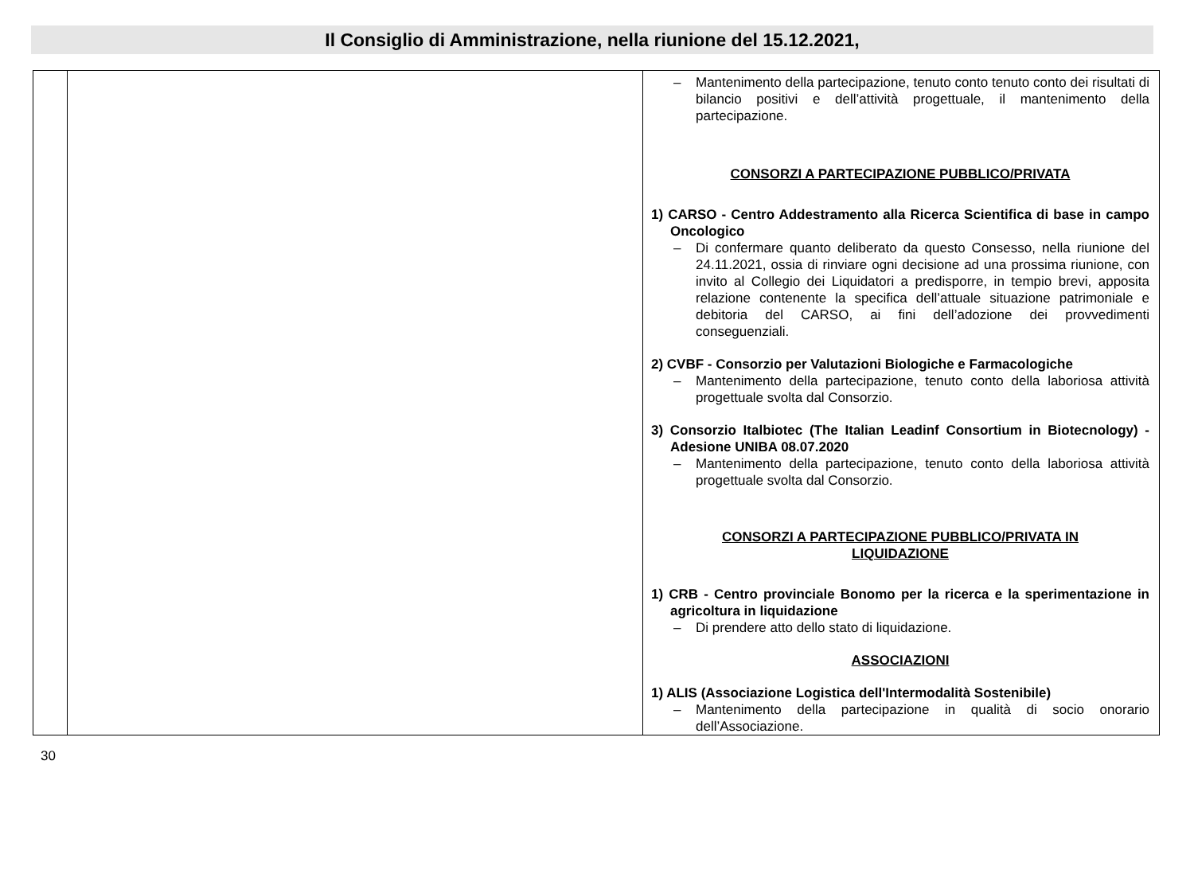Il Consiglio di Amministrazione, nella riunione del 15.12.2021,
| | | – Mantenimento della partecipazione, tenuto conto tenuto conto dei risultati di bilancio positivi e dell’attività progettuale, il mantenimento della partecipazione. CONSORZI A PARTECIPAZIONE PUBBLICO/PRIVATA 1) CARSO - Centro Addestramento alla Ricerca Scientifica di base in campo Oncologico – Di confermare quanto deliberato da questo Consesso, nella riunione del 24.11.2021, ossia di rinviare ogni decisione ad una prossima riunione, con invito al Collegio dei Liquidatori a predisporre, in tempio brevi, apposita relazione contenente la specifica dell’attuale situazione patrimoniale e debitoria del CARSO, ai fini dell’adozione dei provvedimenti conseguenziali. 2) CVBF - Consorzio per Valutazioni Biologiche e Farmacologiche – Mantenimento della partecipazione, tenuto conto della laboriosa attività progettuale svolta dal Consorzio. 3) Consorzio Italbiotec (The Italian Leadinf Consortium in Biotecnology) - Adesione UNIBA 08.07.2020 – Mantenimento della partecipazione, tenuto conto della laboriosa attività progettuale svolta dal Consorzio. CONSORZI A PARTECIPAZIONE PUBBLICO/PRIVATA IN LIQUIDAZIONE 1) CRB - Centro provinciale Bonomo per la ricerca e la sperimentazione in agricoltura in liquidazione – Di prendere atto dello stato di liquidazione. ASSOCIAZIONI 1) ALIS (Associazione Logistica dell'Intermodalità Sostenibile) – Mantenimento della partecipazione in qualità di socio onorario dell’Associazione. |
30